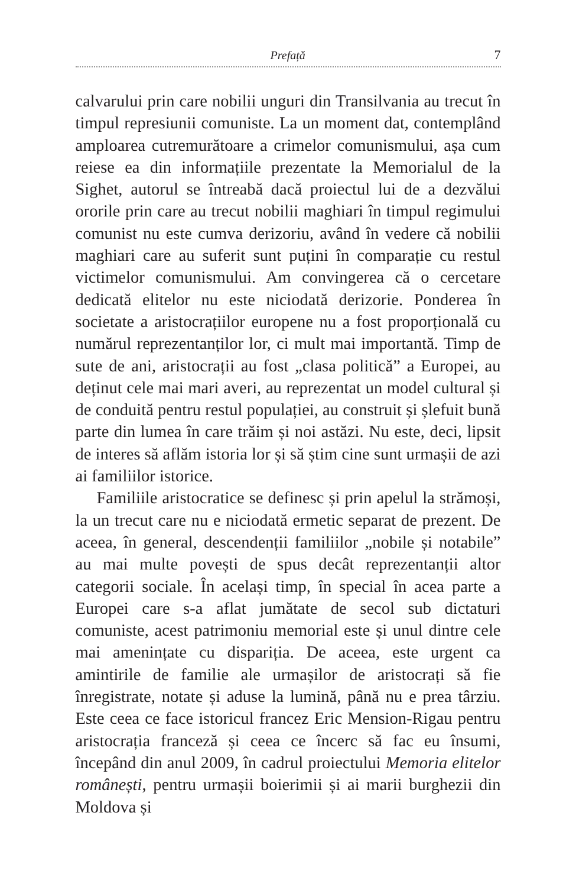Prefață 7
calvarului prin care nobilii unguri din Transilvania au trecut în timpul represiunii comuniste. La un moment dat, contemplând amploarea cutremurătoare a crimelor comunismului, așa cum reiese ea din informațiile prezentate la Memorialul de la Sighet, autorul se întreabă dacă proiectul lui de a dezvălui ororile prin care au trecut nobilii maghiari în timpul regimului comunist nu este cumva derizoriu, având în vedere că nobilii maghiari care au suferit sunt puțini în comparație cu restul victimelor comunismului. Am convingerea că o cercetare dedicată elitelor nu este niciodată derizorie. Ponderea în societate a aristocrațiilor europene nu a fost proporțională cu numărul reprezentanților lor, ci mult mai importantă. Timp de sute de ani, aristocrații au fost „clasa politică” a Europei, au deținut cele mai mari averi, au reprezentat un model cultural și de conduită pentru restul populației, au construit și șlefuit bună parte din lumea în care trăim și noi astăzi. Nu este, deci, lipsit de interes să aflăm istoria lor și să știm cine sunt urmașii de azi ai familiilor istorice.
Familiile aristocratice se definesc și prin apelul la strămoși, la un trecut care nu e niciodată ermetic separat de prezent. De aceea, în general, descendenții familiilor „nobile și notabile” au mai multe povești de spus decât reprezentanții altor categorii sociale. În același timp, în special în acea parte a Europei care s-a aflat jumătate de secol sub dictaturi comuniste, acest patrimoniu memorial este și unul dintre cele mai amenințate cu dispariția. De aceea, este urgent ca amintirile de familie ale urmașilor de aristocrați să fie înregistrate, notate și aduse la lumină, până nu e prea târziu. Este ceea ce face istoricul francez Eric Mension-Rigau pentru aristocrația franceză și ceea ce încerc să fac eu însumi, începând din anul 2009, în cadrul proiectului Memoria elitelor românești, pentru urmașii boierimii și ai marii burghezii din Moldova și